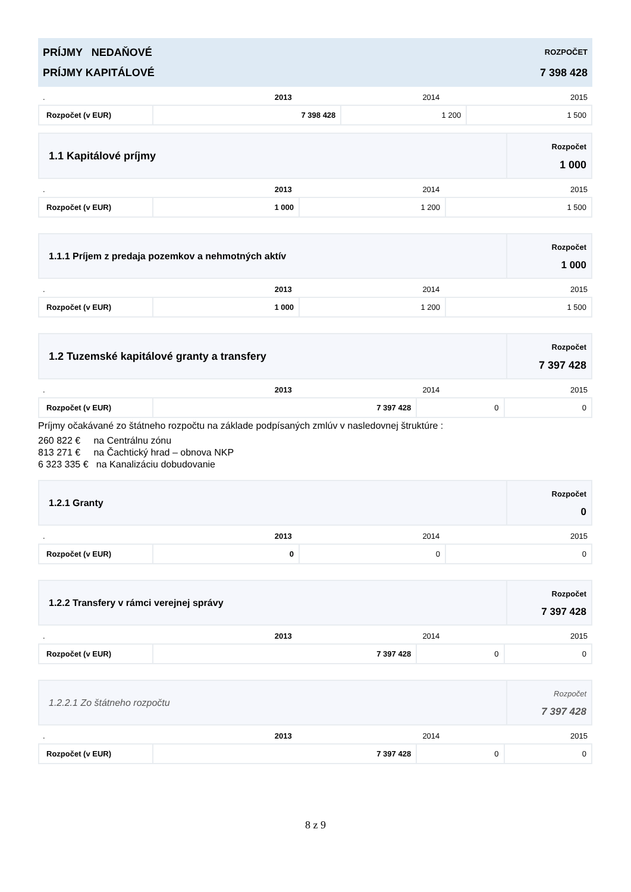| PRÍJMY NEDAŇOVÉ PRÍJMY KAPITÁLOVÉ | ROZPOČET 7 398 428 |
| . | 2013 | 2014 | 2015 |
| Rozpočet (v EUR) | 7 398 428 | 1 200 | 1 500 |
| 1.1 Kapitálové príjmy | Rozpočet 1 000 |
| . | 2013 | 2014 | 2015 |
| Rozpočet (v EUR) | 1 000 | 1 200 | 1 500 |
| 1.1.1 Príjem z predaja pozemkov a nehmotných aktív | Rozpočet 1 000 |
| . | 2013 | 2014 | 2015 |
| Rozpočet (v EUR) | 1 000 | 1 200 | 1 500 |
| 1.2 Tuzemské kapitálové granty a transfery | Rozpočet 7 397 428 |
| . | 2013 | 2014 | 2015 |
| Rozpočet (v EUR) | 7 397 428 | 0 | 0 |
Príjmy očakávané zo štátneho rozpočtu na základe podpísaných zmlúv v nasledovnej štruktúre :
260 822 € na Centrálnu zónu
813 271 € na Čachtický hrad – obnova NKP
6 323 335 € na Kanalizáciu dobudovanie
| 1.2.1 Granty | Rozpočet 0 |
| . | 2013 | 2014 | 2015 |
| Rozpočet (v EUR) | 0 | 0 | 0 |
| 1.2.2 Transfery v rámci verejnej správy | Rozpočet 7 397 428 |
| . | 2013 | 2014 | 2015 |
| Rozpočet (v EUR) | 7 397 428 | 0 | 0 |
| 1.2.2.1 Zo štátneho rozpočtu | Rozpočet 7 397 428 |
| . | 2013 | 2014 | 2015 |
| Rozpočet (v EUR) | 7 397 428 | 0 | 0 |
8 z 9